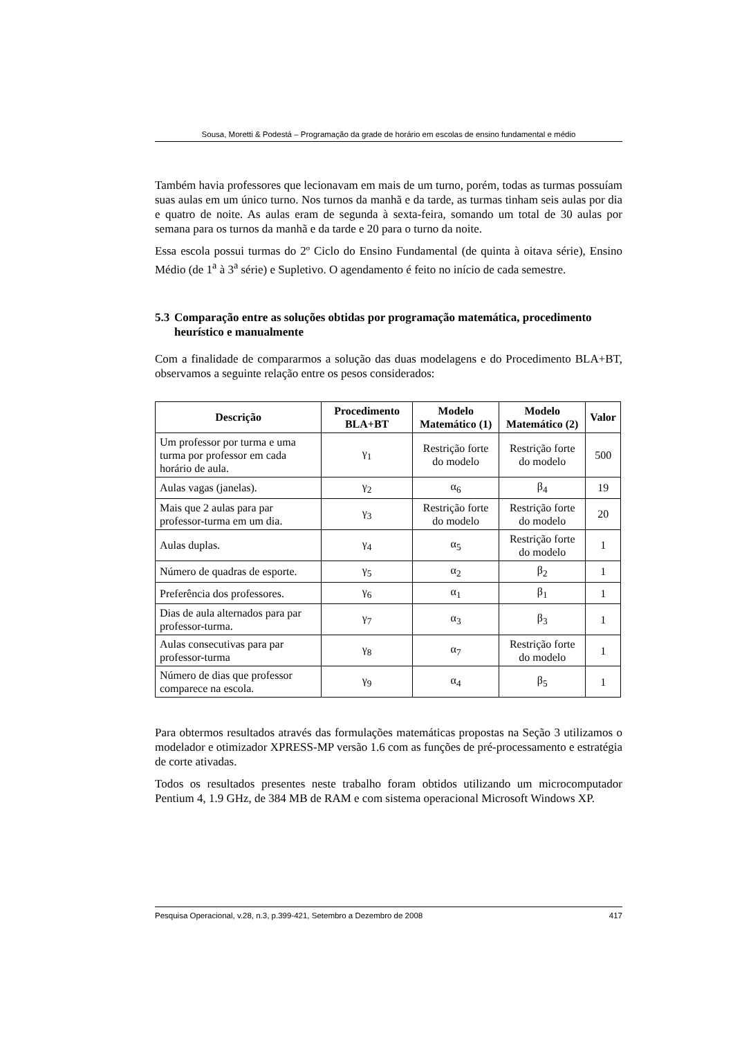Sousa, Moretti & Podestá – Programação da grade de horário em escolas de ensino fundamental e médio
Também havia professores que lecionavam em mais de um turno, porém, todas as turmas possuíam suas aulas em um único turno. Nos turnos da manhã e da tarde, as turmas tinham seis aulas por dia e quatro de noite. As aulas eram de segunda à sexta-feira, somando um total de 30 aulas por semana para os turnos da manhã e da tarde e 20 para o turno da noite.
Essa escola possui turmas do 2º Ciclo do Ensino Fundamental (de quinta à oitava série), Ensino Médio (de 1<sup>a</sup> à 3<sup>a</sup> série) e Supletivo. O agendamento é feito no início de cada semestre.
5.3 Comparação entre as soluções obtidas por programação matemática, procedimento heurístico e manualmente
Com a finalidade de compararmos a solução das duas modelagens e do Procedimento BLA+BT, observamos a seguinte relação entre os pesos considerados:
| Descrição | Procedimento BLA+BT | Modelo Matemático (1) | Modelo Matemático (2) | Valor |
| --- | --- | --- | --- | --- |
| Um professor por turma e uma turma por professor em cada horário de aula. | γ<sub>1</sub> | Restrição forte do modelo | Restrição forte do modelo | 500 |
| Aulas vagas (janelas). | γ<sub>2</sub> | α<sub>6</sub> | β<sub>4</sub> | 19 |
| Mais que 2 aulas para par professor-turma em um dia. | γ<sub>3</sub> | Restrição forte do modelo | Restrição forte do modelo | 20 |
| Aulas duplas. | γ<sub>4</sub> | α<sub>5</sub> | Restrição forte do modelo | 1 |
| Número de quadras de esporte. | γ<sub>5</sub> | α<sub>2</sub> | β<sub>2</sub> | 1 |
| Preferência dos professores. | γ<sub>6</sub> | α<sub>1</sub> | β<sub>1</sub> | 1 |
| Dias de aula alternados para par professor-turma. | γ<sub>7</sub> | α<sub>3</sub> | β<sub>3</sub> | 1 |
| Aulas consecutivas para par professor-turma | γ<sub>8</sub> | α<sub>7</sub> | Restrição forte do modelo | 1 |
| Número de dias que professor comparece na escola. | γ<sub>9</sub> | α<sub>4</sub> | β<sub>5</sub> | 1 |
Para obtermos resultados através das formulações matemáticas propostas na Seção 3 utilizamos o modelador e otimizador XPRESS-MP versão 1.6 com as funções de pré-processamento e estratégia de corte ativadas.
Todos os resultados presentes neste trabalho foram obtidos utilizando um microcomputador Pentium 4, 1.9 GHz, de 384 MB de RAM e com sistema operacional Microsoft Windows XP.
Pesquisa Operacional, v.28, n.3, p.399-421, Setembro a Dezembro de 2008 417